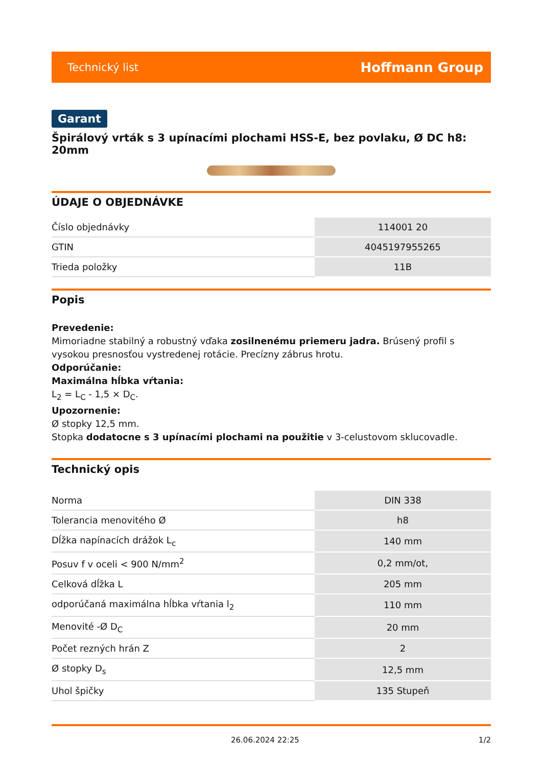Technický list Hoffmann Group
Garant
Špirálový vrták s 3 upínacími plochami HSS-E, bez povlaku, Ø DC h8: 20mm
ÚDAJE O OBJEDNÁVKE
| Číslo objednávky | 114001 20 |
| GTIN | 4045197955265 |
| Trieda položky | 11B |
Popis
Prevedenie:
Mimoriadne stabilný a robustný vďaka zosilnenému priemeru jadra. Brúsený profil s vysokou presnosťou vystredenej rotácie. Precízny zábrus hrotu.
Odporúčanie:
Maximálna hĺbka vŕtania:
L<sub>2</sub> = L<sub>C</sub> - 1,5 × D<sub>C</sub>.
Upozornenie:
Ø stopky 12,5 mm.
Stopka dodatocne s 3 upínacími plochami na použitie v 3-celustovom sklucovadle.
Technický opis
| Norma | DIN 338 |
| Tolerancia menovitého Ø | h8 |
| Dĺžka napínacích drážok L<sub>c</sub> | 140 mm |
| Posuv f v oceli < 900 N/mm<sup>2</sup> | 0,2 mm/ot, |
| Celková dĺžka L | 205 mm |
| odporúčaná maximálna hĺbka vŕtania l<sub>2</sub> | 110 mm |
| Menovité -Ø D<sub>C</sub> | 20 mm |
| Počet rezných hrán Z | 2 |
| Ø stopky D<sub>s</sub> | 12,5 mm |
| Uhol špičky | 135 Stupeň |
26.06.2024 22:25 1/2